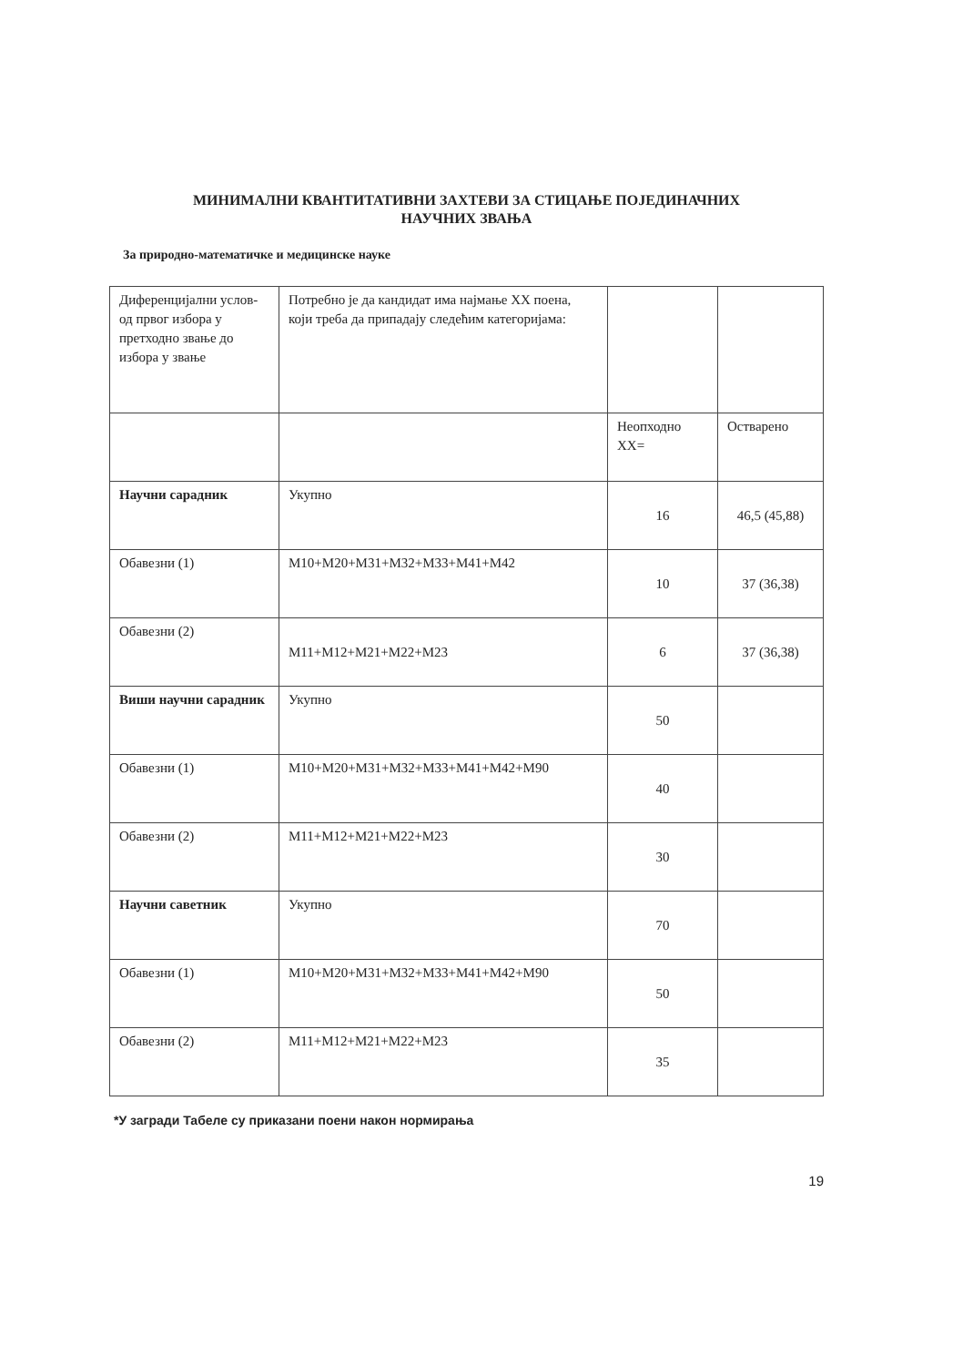МИНИМАЛНИ КВАНТИТАТИВНИ ЗАХТЕВИ ЗА СТИЦАЊЕ ПОЈЕДИНАЧНИХ
НАУЧНИХ ЗВАЊА
За природно-математичке и медицинске науке
| Диференцијални услов- од првог избора у претходно звање до избора у звање | Потребно је да кандидат има најмање XX поена, који треба да припадају следећим категоријама: | | |
| | | Неопходно XX= | Остварено |
| Научни сарадник | Укупно | 16 | 46,5 (45,88) |
| Обавезни (1) | M10+M20+M31+M32+M33+M41+M42 | 10 | 37 (36,38) |
| Обавезни (2) | M11+M12+M21+M22+M23 | 6 | 37 (36,38) |
| Виши научни сарадник | Укупно | 50 | |
| Обавезни (1) | M10+M20+M31+M32+M33+M41+M42+M90 | 40 | |
| Обавезни (2) | M11+M12+M21+M22+M23 | 30 | |
| Научни саветник | Укупно | 70 | |
| Обавезни (1) | M10+M20+M31+M32+M33+M41+M42+M90 | 50 | |
| Обавезни (2) | M11+M12+M21+M22+M23 | 35 | |
*У загради Табеле су приказани поени након нормирања
19